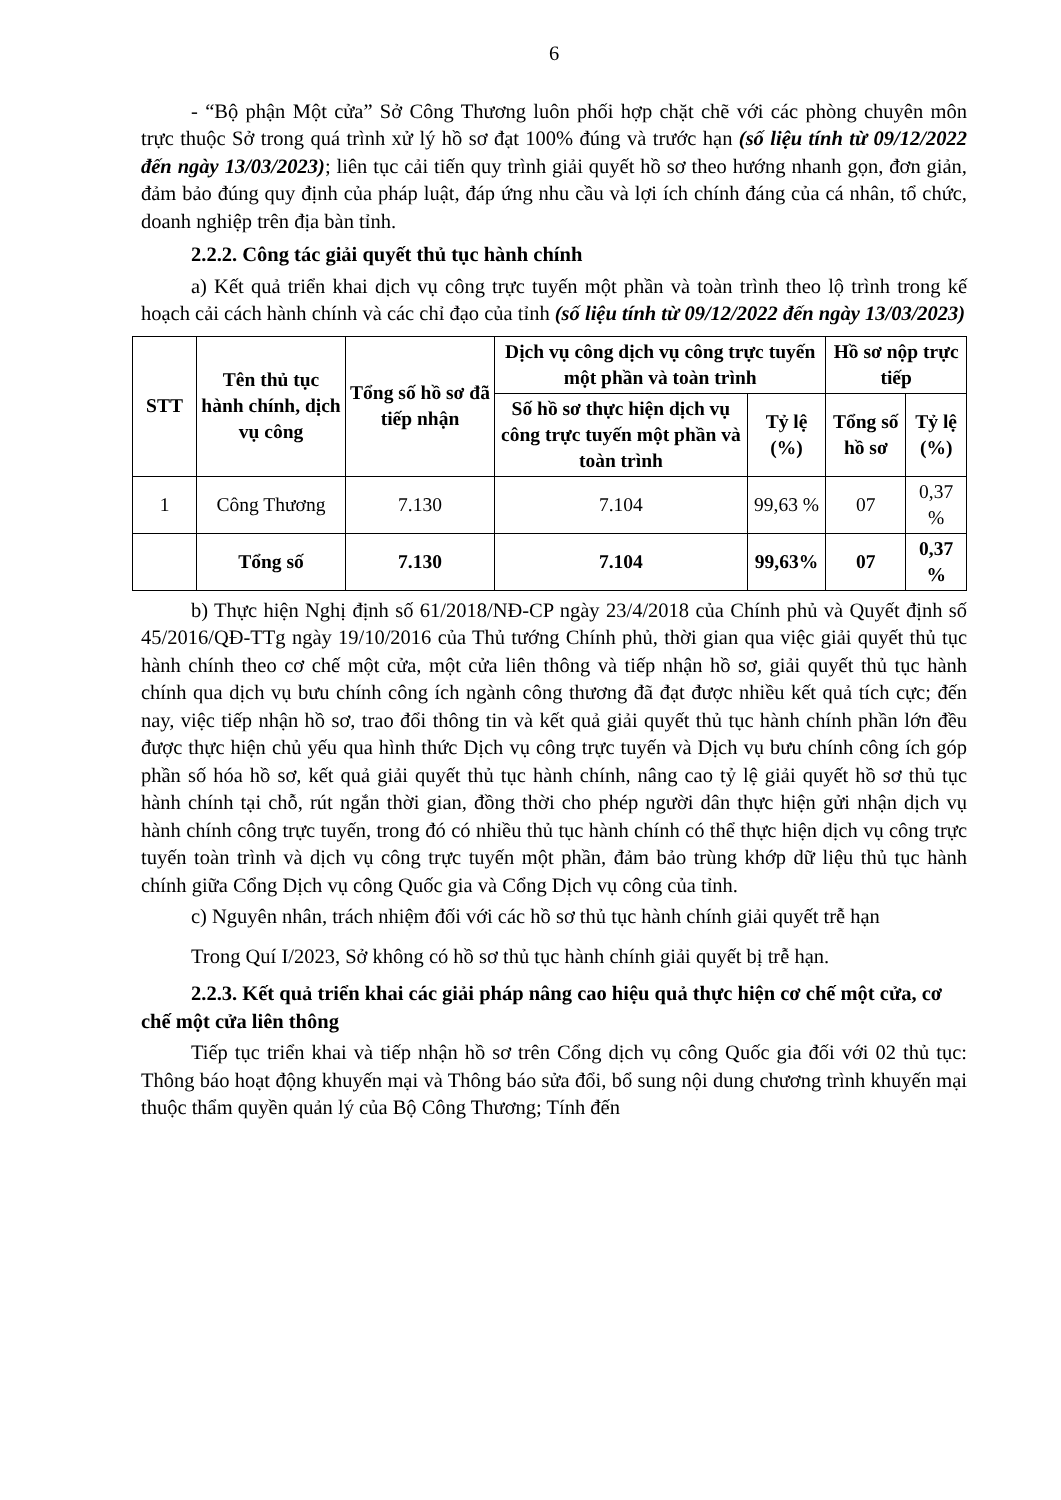6
- “Bộ phận Một cửa” Sở Công Thương luôn phối hợp chặt chẽ với các phòng chuyên môn trực thuộc Sở trong quá trình xử lý hồ sơ đạt 100% đúng và trước hạn (số liệu tính từ 09/12/2022 đến ngày 13/03/2023); liên tục cải tiến quy trình giải quyết hồ sơ theo hướng nhanh gọn, đơn giản, đảm bảo đúng quy định của pháp luật, đáp ứng nhu cầu và lợi ích chính đáng của cá nhân, tổ chức, doanh nghiệp trên địa bàn tỉnh.
2.2.2. Công tác giải quyết thủ tục hành chính
a) Kết quả triển khai dịch vụ công trực tuyến một phần và toàn trình theo lộ trình trong kế hoạch cải cách hành chính và các chỉ đạo của tỉnh (số liệu tính từ 09/12/2022 đến ngày 13/03/2023)
| STT | Tên thủ tục hành chính, dịch vụ công | Tổng số hồ sơ đã tiếp nhận | Dịch vụ công dịch vụ công trực tuyến một phần và toàn trình | | Hồ sơ nộp trực tiếp | |
| --- | --- | --- | --- | --- | --- | --- |
| | | | Số hồ sơ thực hiện dịch vụ công trực tuyến một phần và toàn trình | Tỷ lệ (%) | Tổng số hồ sơ | Tỷ lệ (%) |
| 1 | Công Thương | 7.130 | 7.104 | 99,63 % | 07 | 0,37 % |
| | Tổng số | 7.130 | 7.104 | 99,63% | 07 | 0,37 % |
b) Thực hiện Nghị định số 61/2018/NĐ-CP ngày 23/4/2018 của Chính phủ và Quyết định số 45/2016/QĐ-TTg ngày 19/10/2016 của Thủ tướng Chính phủ, thời gian qua việc giải quyết thủ tục hành chính theo cơ chế một cửa, một cửa liên thông và tiếp nhận hồ sơ, giải quyết thủ tục hành chính qua dịch vụ bưu chính công ích ngành công thương đã đạt được nhiều kết quả tích cực; đến nay, việc tiếp nhận hồ sơ, trao đổi thông tin và kết quả giải quyết thủ tục hành chính phần lớn đều được thực hiện chủ yếu qua hình thức Dịch vụ công trực tuyến và Dịch vụ bưu chính công ích góp phần số hóa hồ sơ, kết quả giải quyết thủ tục hành chính, nâng cao tỷ lệ giải quyết hồ sơ thủ tục hành chính tại chỗ, rút ngắn thời gian, đồng thời cho phép người dân thực hiện gửi nhận dịch vụ hành chính công trực tuyến, trong đó có nhiều thủ tục hành chính có thể thực hiện dịch vụ công trực tuyến toàn trình và dịch vụ công trực tuyến một phần, đảm bảo trùng khớp dữ liệu thủ tục hành chính giữa Cổng Dịch vụ công Quốc gia và Cổng Dịch vụ công của tỉnh.
c) Nguyên nhân, trách nhiệm đối với các hồ sơ thủ tục hành chính giải quyết trễ hạn
Trong Quí I/2023, Sở không có hồ sơ thủ tục hành chính giải quyết bị trễ hạn.
2.2.3. Kết quả triển khai các giải pháp nâng cao hiệu quả thực hiện cơ chế một cửa, cơ chế một cửa liên thông
Tiếp tục triển khai và tiếp nhận hồ sơ trên Cổng dịch vụ công Quốc gia đối với 02 thủ tục: Thông báo hoạt động khuyến mại và Thông báo sửa đổi, bổ sung nội dung chương trình khuyến mại thuộc thẩm quyền quản lý của Bộ Công Thương; Tính đến